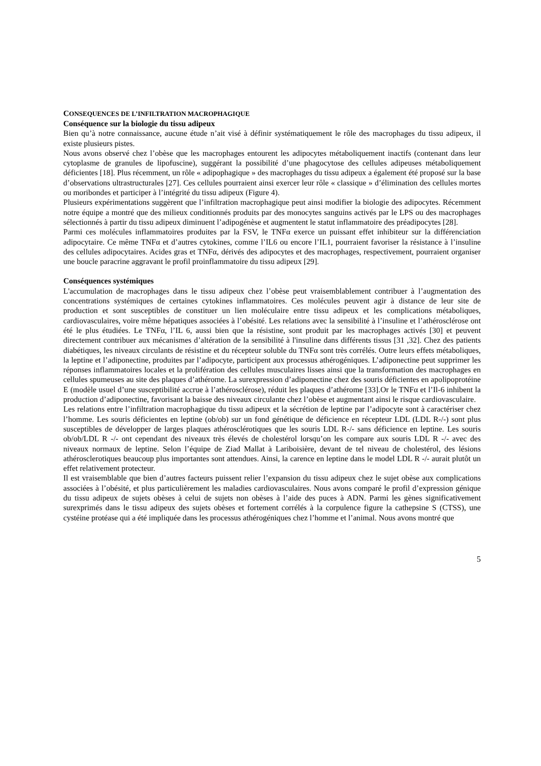CONSEQUENCES DE L’INFILTRATION MACROPHAGIQUE
Conséquence sur la biologie du tissu adipeux
Bien qu’à notre connaissance, aucune étude n’ait visé à définir systématiquement le rôle des macrophages du tissu adipeux, il existe plusieurs pistes.
Nous avons observé chez l’obèse que les macrophages entourent les adipocytes métaboliquement inactifs (contenant dans leur cytoplasme de granules de lipofuscine), suggérant la possibilité d’une phagocytose des cellules adipeuses métaboliquement déficientes [18]. Plus récemment, un rôle « adipophagique » des macrophages du tissu adipeux a également été proposé sur la base d’observations ultrastructurales [27]. Ces cellules pourraient ainsi exercer leur rôle « classique » d’élimination des cellules mortes ou moribondes et participer à l’intégrité du tissu adipeux (Figure 4).
Plusieurs expérimentations suggèrent que l’infiltration macrophagique peut ainsi modifier la biologie des adipocytes. Récemment notre équipe a montré que des milieux conditionnés produits par des monocytes sanguins activés par le LPS ou des macrophages sélectionnés à partir du tissu adipeux diminuent l’adipogénèse et augmentent le statut inflammatoire des préadipocytes [28].
Parmi ces molécules inflammatoires produites par la FSV, le TNFα exerce un puissant effet inhibiteur sur la différenciation adipocytaire. Ce même TNFα et d’autres cytokines, comme l’IL6 ou encore l’IL1, pourraient favoriser la résistance à l’insuline des cellules adipocytaires. Acides gras et TNFα, dérivés des adipocytes et des macrophages, respectivement, pourraient organiser une boucle paracrine aggravant le profil proinflammatoire du tissu adipeux [29].
Conséquences systémiques
L'accumulation de macrophages dans le tissu adipeux chez l’obèse peut vraisemblablement contribuer à l’augmentation des concentrations systémiques de certaines cytokines inflammatoires. Ces molécules peuvent agir à distance de leur site de production et sont susceptibles de constituer un lien moléculaire entre tissu adipeux et les complications métaboliques, cardiovasculaires, voire même hépatiques associées à l’obésité. Les relations avec la sensibilité à l’insuline et l’athérosclérose ont été le plus étudiées. Le TNFα, l’IL 6, aussi bien que la résistine, sont produit par les macrophages activés [30] et peuvent directement contribuer aux mécanismes d’altération de la sensibilité à l'insuline dans différents tissus [31 ,32]. Chez des patients diabétiques, les niveaux circulants de résistine et du récepteur soluble du TNFα sont très corrélés. Outre leurs effets métaboliques, la leptine et l’adiponectine, produites par l’adipocyte, participent aux processus athérogéniques. L’adiponectine peut supprimer les réponses inflammatoires locales et la prolifération des cellules musculaires lisses ainsi que la transformation des macrophages en cellules spumeuses au site des plaques d’athérome. La surexpression d’adiponectine chez des souris déficientes en apolipoprotéine E (modèle usuel d’une susceptibilité accrue à l’athérosclérose), réduit les plaques d’athérome [33].Or le TNFα et l’Il-6 inhibent la production d’adiponectine, favorisant la baisse des niveaux circulante chez l’obèse et augmentant ainsi le risque cardiovasculaire.
Les relations entre l’infiltration macrophagique du tissu adipeux et la sécrétion de leptine par l’adipocyte sont à caractériser chez l’homme. Les souris déficientes en leptine (ob/ob) sur un fond génétique de déficience en récepteur LDL (LDL R-/-) sont plus susceptibles de développer de larges plaques athérosclérotiques que les souris LDL R-/- sans déficience en leptine. Les souris ob/ob/LDL R -/- ont cependant des niveaux très élevés de cholestérol lorsqu’on les compare aux souris LDL R -/- avec des niveaux normaux de leptine. Selon l’équipe de Ziad Mallat à Lariboisière, devant de tel niveau de cholestérol, des lésions athérosclerotiques beaucoup plus importantes sont attendues. Ainsi, la carence en leptine dans le model LDL R -/- aurait plutôt un effet relativement protecteur.
Il est vraisemblable que bien d’autres facteurs puissent relier l’expansion du tissu adipeux chez le sujet obèse aux complications associées à l’obésité, et plus particulièrement les maladies cardiovasculaires. Nous avons comparé le profil d’expression génique du tissu adipeux de sujets obèses à celui de sujets non obèses à l’aide des puces à ADN. Parmi les gènes significativement surexprimés dans le tissu adipeux des sujets obèses et fortement corrélés à la corpulence figure la cathepsine S (CTSS), une cystéine protéase qui a été impliquée dans les processus athérogéniques chez l’homme et l’animal. Nous avons montré que
5